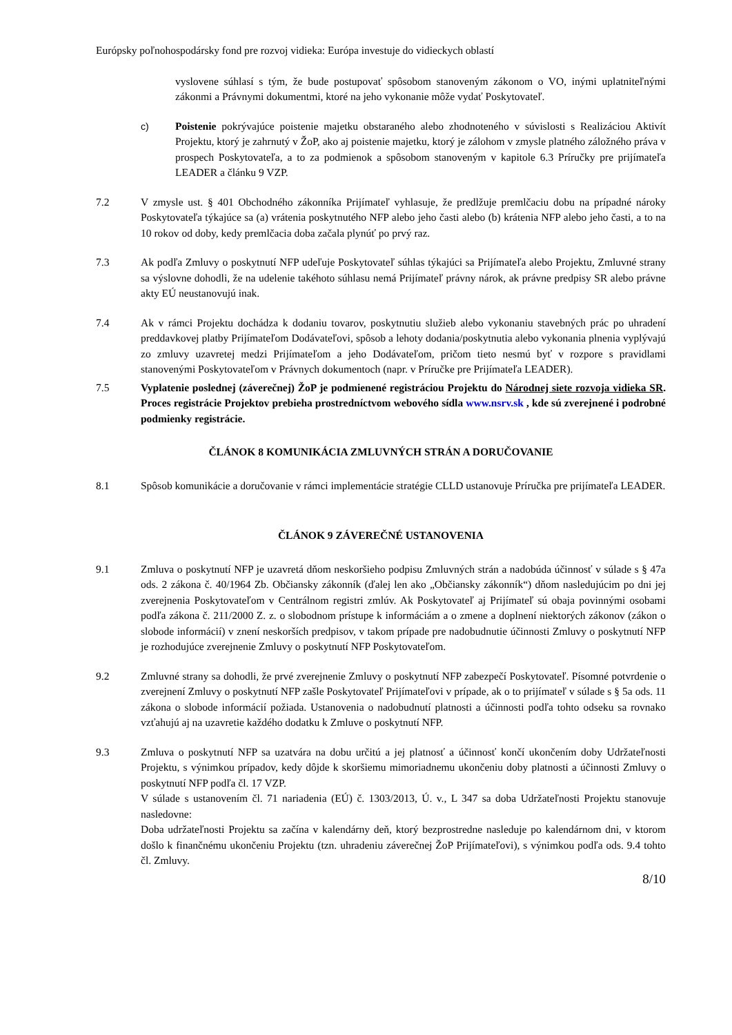Európsky poľnohospodársky fond pre rozvoj vidieka: Európa investuje do vidieckych oblastí
vyslovene súhlasí s tým, že bude postupovať spôsobom stanoveným zákonom o VO, inými uplatniteľnými zákonmi a Právnymi dokumentmi, ktoré na jeho vykonanie môže vydať Poskytovateľ.
c) Poistenie pokrývajúce poistenie majetku obstaraného alebo zhodnoteného v súvislosti s Realizáciou Aktivít Projektu, ktorý je zahrnutý v ŽoP, ako aj poistenie majetku, ktorý je zálohom v zmysle platného záložného práva v prospech Poskytovateľa, a to za podmienok a spôsobom stanoveným v kapitole 6.3 Príručky pre prijímateľa LEADER a článku 9 VZP.
7.2 V zmysle ust. § 401 Obchodného zákonníka Prijímateľ vyhlasuje, že predlžuje premlčaciu dobu na prípadné nároky Poskytovateľa týkajúce sa (a) vrátenia poskytnutého NFP alebo jeho časti alebo (b) krátenia NFP alebo jeho časti, a to na 10 rokov od doby, kedy premlčacia doba začala plynúť po prvý raz.
7.3 Ak podľa Zmluvy o poskytnutí NFP udeľuje Poskytovateľ súhlas týkajúci sa Prijímateľa alebo Projektu, Zmluvné strany sa výslovne dohodli, že na udelenie takéhoto súhlasu nemá Prijímateľ právny nárok, ak právne predpisy SR alebo právne akty EÚ neustanovujú inak.
7.4 Ak v rámci Projektu dochádza k dodaniu tovarov, poskytnutiu služieb alebo vykonaniu stavebných prác po uhradení preddavkovej platby Prijímateľom Dodávateľovi, spôsob a lehoty dodania/poskytnutia alebo vykonania plnenia vyplývajú zo zmluvy uzavretej medzi Prijímateľom a jeho Dodávateľom, pričom tieto nesmú byť v rozpore s pravidlami stanovenými Poskytovateľom v Právnych dokumentoch (napr. v Príručke pre Prijímateľa LEADER).
7.5 Vyplatenie poslednej (záverečnej) ŽoP je podmienené registráciou Projektu do Národnej siete rozvoja vidieka SR. Proces registrácie Projektov prebieha prostredníctvom webového sídla www.nsrv.sk , kde sú zverejnené i podrobné podmienky registrácie.
ČLÁNOK 8 KOMUNIKÁCIA ZMLUVNÝCH STRÁN A DORUČOVANIE
8.1 Spôsob komunikácie a doručovanie v rámci implementácie stratégie CLLD ustanovuje Príručka pre prijímateľa LEADER.
ČLÁNOK 9 ZÁVEREČNÉ USTANOVENIA
9.1 Zmluva o poskytnutí NFP je uzavretá dňom neskoršieho podpisu Zmluvných strán a nadobúda účinnosť v súlade s § 47a ods. 2 zákona č. 40/1964 Zb. Občiansky zákonník (ďalej len ako „Občiansky zákonník“) dňom nasledujúcim po dni jej zverejnenia Poskytovateľom v Centrálnom registri zmlúv. Ak Poskytovateľ aj Prijímateľ sú obaja povinnými osobami podľa zákona č. 211/2000 Z. z. o slobodnom prístupe k informáciám a o zmene a doplnení niektorých zákonov (zákon o slobode informácií) v znení neskorších predpisov, v takom prípade pre nadobudnutie účinnosti Zmluvy o poskytnutí NFP je rozhodujúce zverejnenie Zmluvy o poskytnutí NFP Poskytovateľom.
9.2 Zmluvné strany sa dohodli, že prvé zverejnenie Zmluvy o poskytnutí NFP zabezpečí Poskytovateľ. Písomné potvrdenie o zverejnení Zmluvy o poskytnutí NFP zašle Poskytovateľ Prijímateľovi v prípade, ak o to prijímateľ v súlade s § 5a ods. 11 zákona o slobode informácií požiada. Ustanovenia o nadobudnutí platnosti a účinnosti podľa tohto odseku sa rovnako vzťahujú aj na uzavretie každého dodatku k Zmluve o poskytnutí NFP.
9.3 Zmluva o poskytnutí NFP sa uzatvára na dobu určitú a jej platnosť a účinnosť končí ukončením doby Udržateľnosti Projektu, s výnimkou prípadov, kedy dôjde k skoršiemu mimoriadnemu ukončeniu doby platnosti a účinnosti Zmluvy o poskytnutí NFP podľa čl. 17 VZP.
V súlade s ustanovením čl. 71 nariadenia (EÚ) č. 1303/2013, Ú. v., L 347 sa doba Udržateľnosti Projektu stanovuje nasledovne:
Doba udržateľnosti Projektu sa začína v kalendárny deň, ktorý bezprostredne nasleduje po kalendárnom dni, v ktorom došlo k finančnému ukončeniu Projektu (tzn. uhradeniu záverečnej ŽoP Prijímateľovi), s výnimkou podľa ods. 9.4 tohto čl. Zmluvy.
8/10